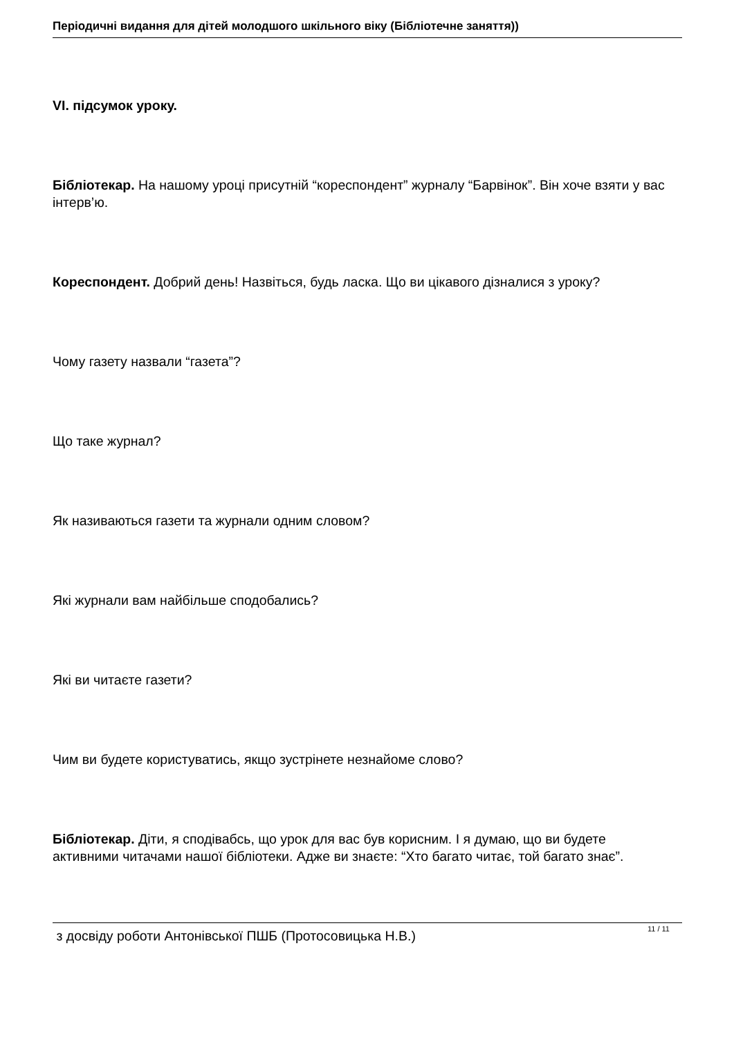Періодичні видання для дітей молодшого шкільного віку (Бібліотечне заняття))
VI. підсумок уроку.
Бібліотекар. На нашому уроці присутній “кореспондент” журналу “Барвінок”. Він хоче взяти у вас інтерв’ю.
Кореспондент. Добрий день! Назвіться, будь ласка. Що ви цікавого дізналися з уроку?
Чому газету назвали “газета”?
Що таке журнал?
Як називаються газети та журнали одним словом?
Які журнали вам найбільше сподобались?
Які ви читаєте газети?
Чим ви будете користуватись, якщо зустрінете незнайоме слово?
Бібліотекар. Діти, я сподівабсь, що урок для вас був корисним. І я думаю, що ви будете активними читачами нашої бібліотеки. Адже ви знаєте: “Хто багато читає, той багато знає”.
з досвіду роботи Антонівської ПШБ (Протосовицька Н.В.)
11 / 11